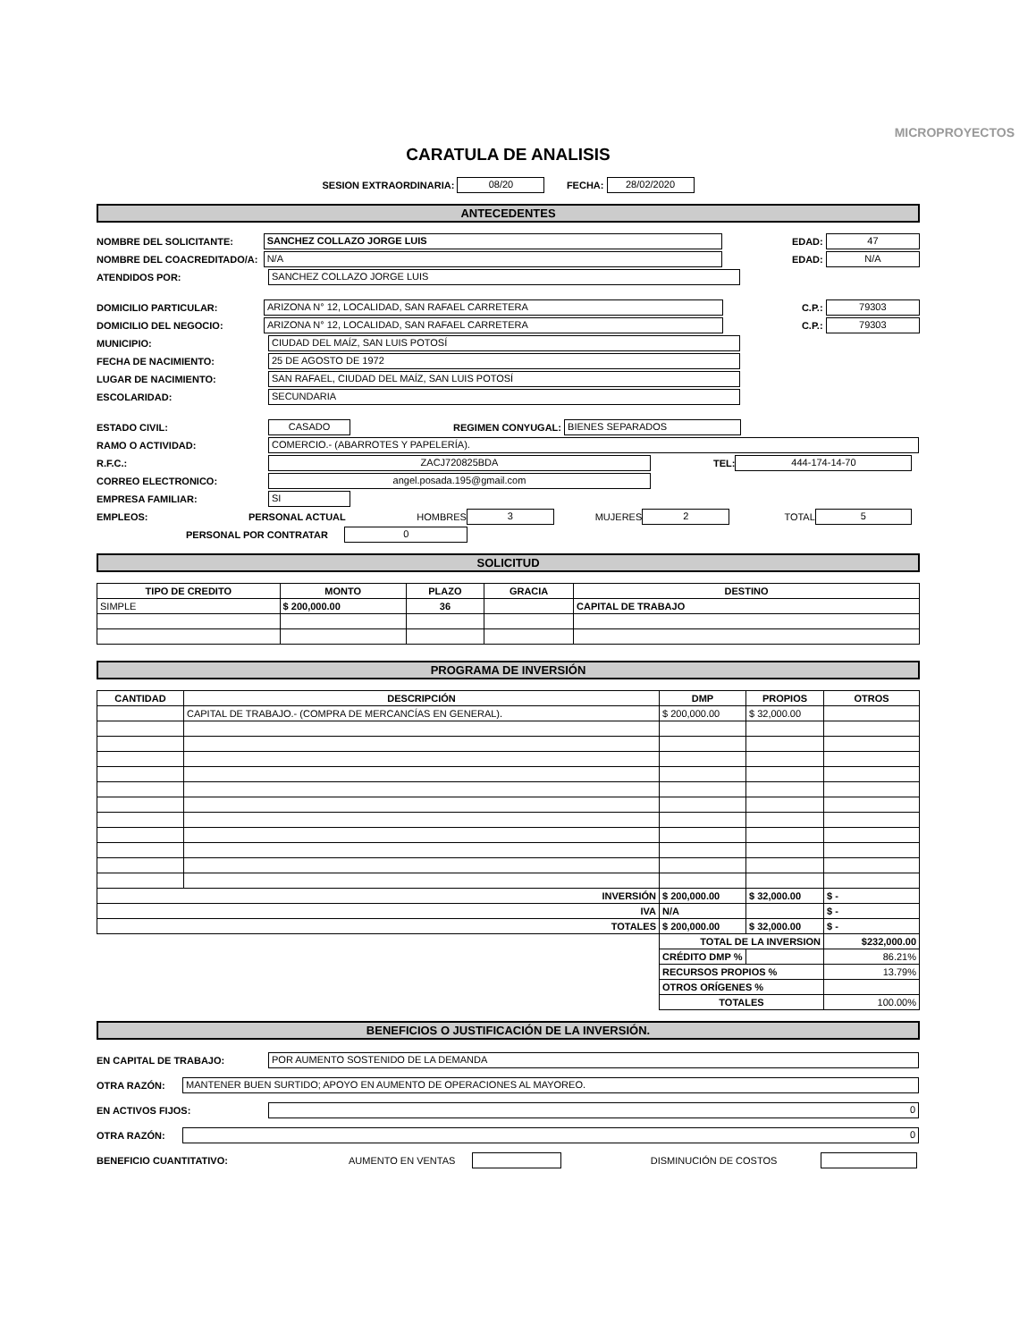MICROPROYECTOS
CARATULA DE ANALISIS
SESION EXTRAORDINARIA: 08/20 FECHA: 28/02/2020
ANTECEDENTES
NOMBRE DEL SOLICITANTE: SANCHEZ COLLAZO JORGE LUIS EDAD: 47
NOMBRE DEL COACREDITADO/A: N/A EDAD: N/A
ATENDIDOS POR: SANCHEZ COLLAZO JORGE LUIS
DOMICILIO PARTICULAR: ARIZONA N° 12, LOCALIDAD, SAN RAFAEL CARRETERA C.P.: 79303
DOMICILIO DEL NEGOCIO: ARIZONA N° 12, LOCALIDAD, SAN RAFAEL CARRETERA C.P.: 79303
MUNICIPIO: CIUDAD DEL MAÍZ, SAN LUIS POTOSÍ
FECHA DE NACIMIENTO: 25 DE AGOSTO DE 1972
LUGAR DE NACIMIENTO: SAN RAFAEL, CIUDAD DEL MAÍZ, SAN LUIS POTOSÍ
ESCOLARIDAD: SECUNDARIA
ESTADO CIVIL: CASADO REGIMEN CONYUGAL: BIENES SEPARADOS
RAMO O ACTIVIDAD: COMERCIO.- (ABARROTES Y PAPELERÍA).
R.F.C.: ZACJ720825BDA TEL: 444-174-14-70
CORREO ELECTRONICO: angel.posada.195@gmail.com
EMPRESA FAMILIAR: SI
EMPLEOS: PERSONAL ACTUAL HOMBRES 3 MUJERES 2 TOTAL 5
PERSONAL POR CONTRATAR 0
SOLICITUD
| TIPO DE CREDITO | MONTO | PLAZO | GRACIA | DESTINO |
| --- | --- | --- | --- | --- |
| SIMPLE | $ 200,000.00 | 36 | | CAPITAL DE TRABAJO |
PROGRAMA DE INVERSIÓN
| CANTIDAD | DESCRIPCIÓN | DMP | PROPIOS | OTROS |
| --- | --- | --- | --- | --- |
| | CAPITAL DE TRABAJO.- (COMPRA DE MERCANCÍAS EN GENERAL). | $ 200,000.00 | $ 32,000.00 | |
| INVERSIÓN | | $ 200,000.00 | $ 32,000.00 | $ - |
| IVA | | N/A | | $ - |
| TOTALES | | $ 200,000.00 | $ 32,000.00 | $ - |
| | | TOTAL DE LA INVERSION | | $232,000.00 |
| | | CRÉDITO DMP % | | 86.21% |
| | | RECURSOS PROPIOS % | | 13.79% |
| | | OTROS ORÍGENES % | | |
| | | TOTALES | | 100.00% |
BENEFICIOS O JUSTIFICACIÓN DE LA INVERSIÓN.
EN CAPITAL DE TRABAJO: POR AUMENTO SOSTENIDO DE LA DEMANDA
OTRA RAZÓN: MANTENER BUEN SURTIDO; APOYO EN AUMENTO DE OPERACIONES AL MAYOREO.
EN ACTIVOS FIJOS: 0
OTRA RAZÓN: 0
BENEFICIO CUANTITATIVO: AUMENTO EN VENTAS DISMINUCIÓN DE COSTOS